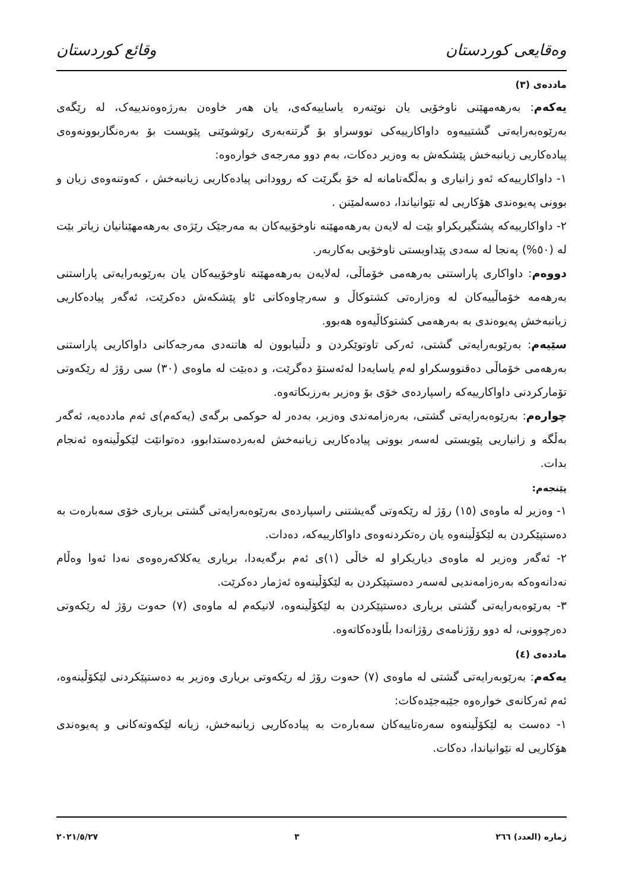وەقایعی کوردستان وقائع كوردستان
ماددەی (٣)
یەکەم: بەرهەمهێنی ناوخۆیی یان نوێنەرە یاساییەکەی، یان هەر خاوەن بەرژەوەندییەک، لە رێگەی بەرێوەبەرایەتی گشتییەوە داواکارییەکی نووسراو بۆ گرتنەبەری رێوشوێنی پێویست بۆ بەرەنگاربوونەوەی پیادەکاریی زیانبەخش پێشکەش بە وەزیر دەکات، بەم دوو مەرجەی خوارەوە:
١- داواکارییەکە ئەو زانیاری و بەڵگەنامانە لە خۆ بگرێت کە روودانی پیادەکاریی زیانبەخش ، کەوتنەوەی زیان و بوونی پەیوەندی هۆکاریی لە نێوانیاندا، دەسەلمێنن .
٢- داواکارییەکە پشتگیریکراو بێت لە لایەن بەرهەمهێنە ناوخۆییەکان بە مەرجێک رێژەی بەرهەمهێنانیان زیاتر بێت لە (٥٠%) پەنجا لە سەدی پێداویستی ناوخۆیی بەکاربەر.
دووەم: داواکاری پاراستنی بەرهەمی خۆماڵی، لەلایەن بەرهەمهێنە ناوخۆییەکان یان بەرێوبەرایەتی پاراستنی بەرهەمە خۆماڵییەکان لە وەزارەتی کشتوکاڵ و سەرچاوەکانی ئاو پێشکەش دەکرێت، ئەگەر پیادەکاریی زیانبەخش پەیوەندی بە بەرهەمی کشتوکاڵیەوە هەبوو.
سێیەم: بەرێوبەرایەتی گشتی، ئەرکی تاوتوێکردن و دڵنیابوون لە هاتنەدی مەرجەکانی داواکاریی پاراستنی بەرهەمی خۆماڵی دەقنووسکراو لەم یاسایەدا لەئەستۆ دەگرێت، و دەبێت لە ماوەی (٣٠) سی رۆژ لە رێکەوتی تۆمارکردنی داواکارییەکە راسپاردەی خۆی بۆ وەزیر بەرزبکاتەوە.
چوارەم: بەرێوەبەرایەتی گشتی، بەرەزامەندی وەزیر، بەدەر لە حوکمی برگەی (یەکەم)ی ئەم ماددەیە، ئەگەر بەڵگە و زانیاریی پێویستی لەسەر بوونی پیادەکاریی زیانبەخش لەبەردەستدابوو، دەتوانێت لێکوڵینەوە ئەنجام بدات.
پێنجەم:
١- وەزیر لە ماوەی (١٥) رۆژ لە رێکەوتی گەیشتنی راسپاردەی بەرێوەبەرایەتی گشتی بریاری خۆی سەبارەت بە دەستپێکردن بە لێکۆڵینەوە یان رەتکردنەوەی داواکارییەکە، دەدات.
٢- ئەگەر وەزیر لە ماوەی دیاریکراو لە خاڵی (١)ی ئەم برگەیەدا، بریاری یەکلاکەرەوەی نەدا ئەوا وەڵام نەدانەوەکە بەرەزامەندیی لەسەر دەستپێکردن بە لێکۆڵینەوە ئەژمار دەکرێت.
٣- بەرێوەبەرایەتی گشتی بریاری دەستپێکردن بە لێکۆڵینەوە، لانیکەم لە ماوەی (٧) حەوت رۆژ لە رێکەوتی دەرچوونی، لە دوو رۆژنامەی رۆژانەدا بڵاودەکاتەوە.
ماددەی (٤)
یەکەم: بەرێوبەرایەتی گشتی لە ماوەی (٧) حەوت رۆژ لە رێکەوتی بریاری وەزیر بە دەستپێکردنی لێکۆڵینەوە، ئەم ئەرکانەی خوارەوە جێبەجێدەکات:
١- دەست بە لێکۆڵینەوە سەرەتاییەکان سەبارەت بە پیادەکاریی زیانبەخش، زیانە لێکەوتەکانی و پەیوەندی هۆکاریی لە نێوانیاندا، دەکات.
ژمارە (العدد) ٢٦٦ ٣ ٢٠٢١/٥/٢٧